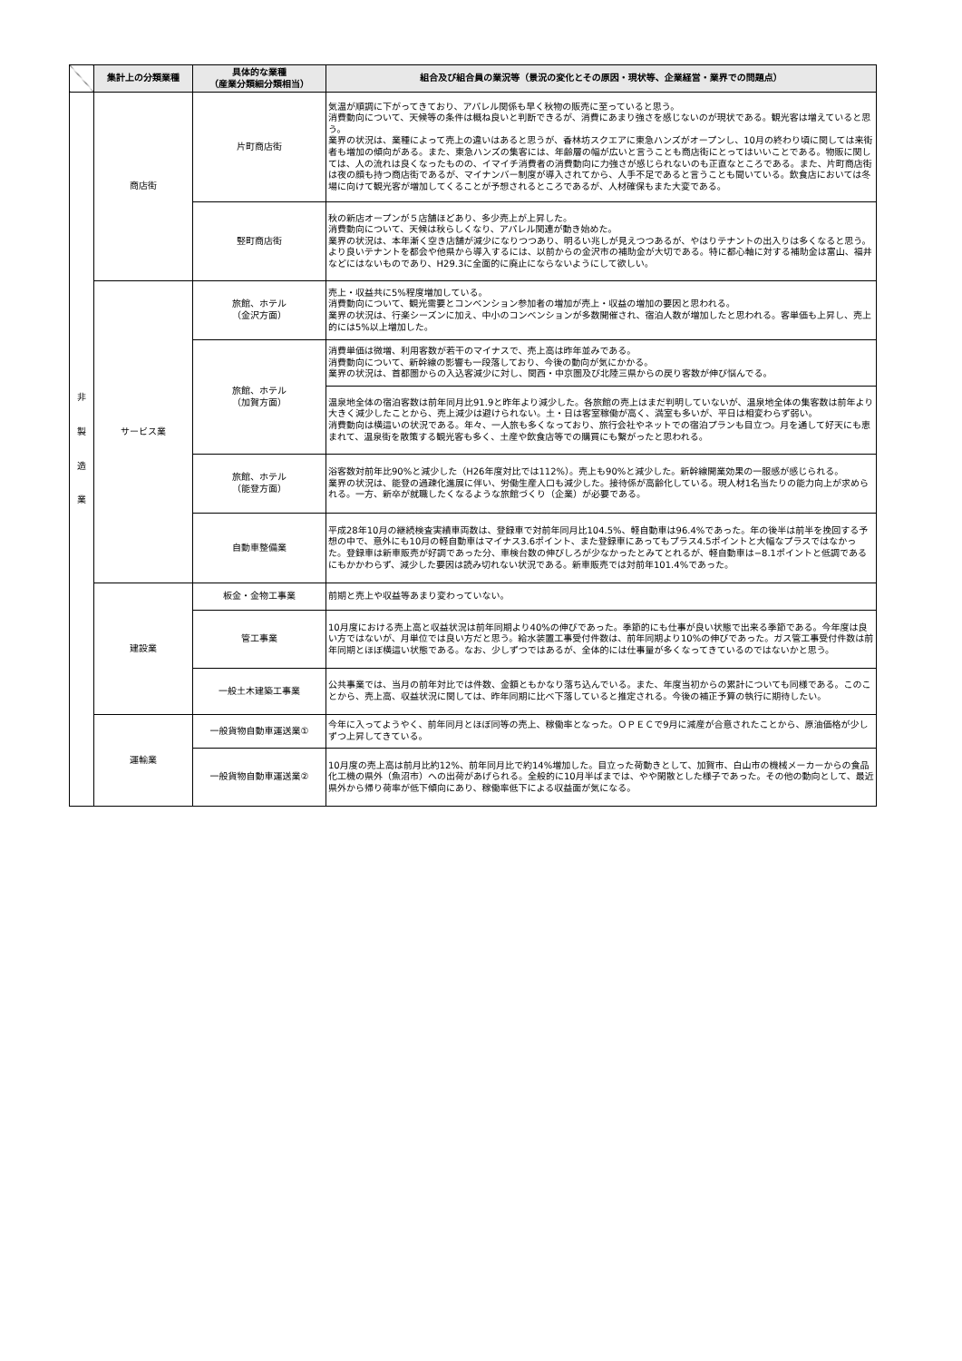| | 集計上の分類業種 | 具体的な業種 （産業分類細分類相当） | 組合及び組合員の業況等（景況の変化とその原因・現状等、企業経営・業界での問題点） |
| --- | --- | --- | --- |
| 非 製 造 業 | 商店街 | 片町商店街 | 気温が順調に下がってきており、アパレル関係も早く秋物の販売に至っていると思う。 消費動向について、天候等の条件は概ね良いと判断できるが、消費にあまり強さを感じないのが現状である。観光客は増えていると思う。 業界の状況は、業種によって売上の違いはあると思うが、香林坊スクエアに東急ハンズがオープンし、10月の終わり頃に関しては来街者も増加の傾向がある。また、東急ハンズの集客には、年齢層の幅が広いと言うことも商店街にとってはいいことである。物販に関しては、人の流れは良くなったものの、イマイチ消費者の消費動向に力強さが感じられないのも正直なところである。また、片町商店街は夜の顔も持つ商店街であるが、マイナンバー制度が導入されてから、人手不足であると言うことも聞いている。飲食店においては冬場に向けて観光客が増加してくることが予想されるところであるが、人材確保もまた大変である。 |
| | | 竪町商店街 | 秋の新店オープンが５店舗ほどあり、多少売上が上昇した。 消費動向について、天候は秋らしくなり、アパレル関連が動き始めた。 業界の状況は、本年漸く空き店舗が減少になりつつあり、明るい兆しが見えつつあるが、やはりテナントの出入りは多くなると思う。より良いテナントを都会や他県から導入するには、以前からの金沢市の補助金が大切である。特に都心軸に対する補助金は富山、福井などにはないものであり、H29.3に全面的に廃止にならないようにして欲しい。 |
| | サービス業 | 旅館、ホテル （金沢方面） | 売上・収益共に5%程度増加している。 消費動向について、観光需要とコンベンション参加者の増加が売上・収益の増加の要因と思われる。 業界の状況は、行楽シーズンに加え、中小のコンベンションが多数開催され、宿泊人数が増加したと思われる。客単価も上昇し、売上的には5%以上増加した。 |
| | | 旅館、ホテル （加賀方面） | 消費単価は微増、利用客数が若干のマイナスで、売上高は昨年並みである。 消費動向について、新幹線の影響も一段落しており、今後の動向が気にかかる。 業界の状況は、首都圏からの入込客減少に対し、関西・中京圏及び北陸三県からの戻り客数が伸び悩んでる。 |
| | | | 温泉地全体の宿泊客数は前年同月比91.9と昨年より減少した。各旅館の売上はまだ判明していないが、温泉地全体の集客数は前年より大きく減少したことから、売上減少は避けられない。土・日は客室稼働が高く、満室も多いが、平日は相変わらず弱い。 消費動向は横這いの状況である。年々、一人旅も多くなっており、旅行会社やネットでの宿泊プランも目立つ。月を通して好天にも恵まれて、温泉街を散策する観光客も多く、土産や飲食店等での購買にも繋がったと思われる。 |
| | | 旅館、ホテル （能登方面） | 浴客数対前年比90%と減少した（H26年度対比では112%）。売上も90%と減少した。新幹線開業効果の一服感が感じられる。 業界の状況は、能登の過疎化進展に伴い、労働生産人口も減少した。接待係が高齢化している。現人材1名当たりの能力向上が求められる。一方、新卒が就職したくなるような旅館づくり（企業）が必要である。 |
| | | 自動車整備業 | 平成28年10月の継続検査実績車両数は、登録車で対前年同月比104.5%、軽自動車は96.4%であった。年の後半は前半を挽回する予想の中で、意外にも10月の軽自動車はマイナス3.6ポイント、また登録車にあってもプラス4.5ポイントと大幅なプラスではなかった。登録車は新車販売が好調であった分、車検台数の伸びしろが少なかったとみてとれるが、軽自動車は−8.1ポイントと低調であるにもかかわらず、減少した要因は読み切れない状況である。新車販売では対前年101.4%であった。 |
| | 建設業 | 板金・金物工事業 | 前期と売上や収益等あまり変わっていない。 |
| | | 管工事業 | 10月度における売上高と収益状況は前年同期より40%の伸びであった。季節的にも仕事が良い状態で出来る季節である。今年度は良い方ではないが、月単位では良い方だと思う。給水装置工事受付件数は、前年同期より10%の伸びであった。ガス管工事受付件数は前年同期とほぼ横這い状態である。なお、少しずつではあるが、全体的には仕事量が多くなってきているのではないかと思う。 |
| | | 一般土木建築工事業 | 公共事業では、当月の前年対比では件数、金額ともかなり落ち込んでいる。また、年度当初からの累計についても同様である。このことから、売上高、収益状況に関しては、昨年同期に比べ下落していると推定される。今後の補正予算の執行に期待したい。 |
| | 運輸業 | 一般貨物自動車運送業① | 今年に入ってようやく、前年同月とほぼ同等の売上、稼働率となった。ＯＰＥＣで9月に減産が合意されたことから、原油価格が少しずつ上昇してきている。 |
| | | 一般貨物自動車運送業② | 10月度の売上高は前月比約12%、前年同月比で約14%増加した。目立った荷動きとして、加賀市、白山市の機械メーカーからの食品化工機の県外（魚沼市）への出荷があげられる。全般的に10月半ばまでは、やや閑散とした様子であった。その他の動向として、最近県外から帰り荷率が低下傾向にあり、稼働率低下による収益面が気になる。 |